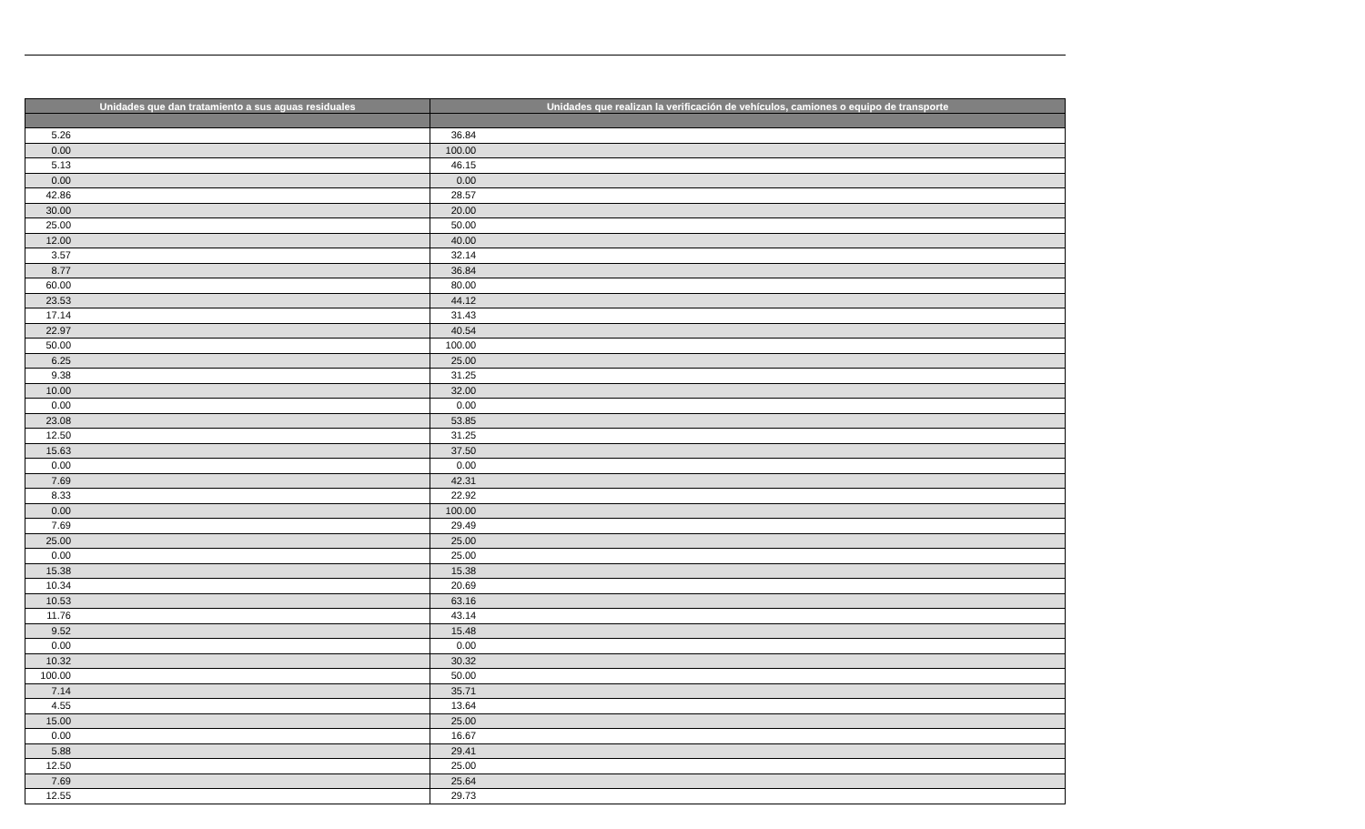| Unidades que dan tratamiento a sus aguas residuales | Unidades que realizan la verificación de vehículos, camiones o equipo de transporte |
| --- | --- |
| 5.26 | 36.84 |
| 0.00 | 100.00 |
| 5.13 | 46.15 |
| 0.00 | 0.00 |
| 42.86 | 28.57 |
| 30.00 | 20.00 |
| 25.00 | 50.00 |
| 12.00 | 40.00 |
| 3.57 | 32.14 |
| 8.77 | 36.84 |
| 60.00 | 80.00 |
| 23.53 | 44.12 |
| 17.14 | 31.43 |
| 22.97 | 40.54 |
| 50.00 | 100.00 |
| 6.25 | 25.00 |
| 9.38 | 31.25 |
| 10.00 | 32.00 |
| 0.00 | 0.00 |
| 23.08 | 53.85 |
| 12.50 | 31.25 |
| 15.63 | 37.50 |
| 0.00 | 0.00 |
| 7.69 | 42.31 |
| 8.33 | 22.92 |
| 0.00 | 100.00 |
| 7.69 | 29.49 |
| 25.00 | 25.00 |
| 0.00 | 25.00 |
| 15.38 | 15.38 |
| 10.34 | 20.69 |
| 10.53 | 63.16 |
| 11.76 | 43.14 |
| 9.52 | 15.48 |
| 0.00 | 0.00 |
| 10.32 | 30.32 |
| 100.00 | 50.00 |
| 7.14 | 35.71 |
| 4.55 | 13.64 |
| 15.00 | 25.00 |
| 0.00 | 16.67 |
| 5.88 | 29.41 |
| 12.50 | 25.00 |
| 7.69 | 25.64 |
| 12.55 | 29.73 |